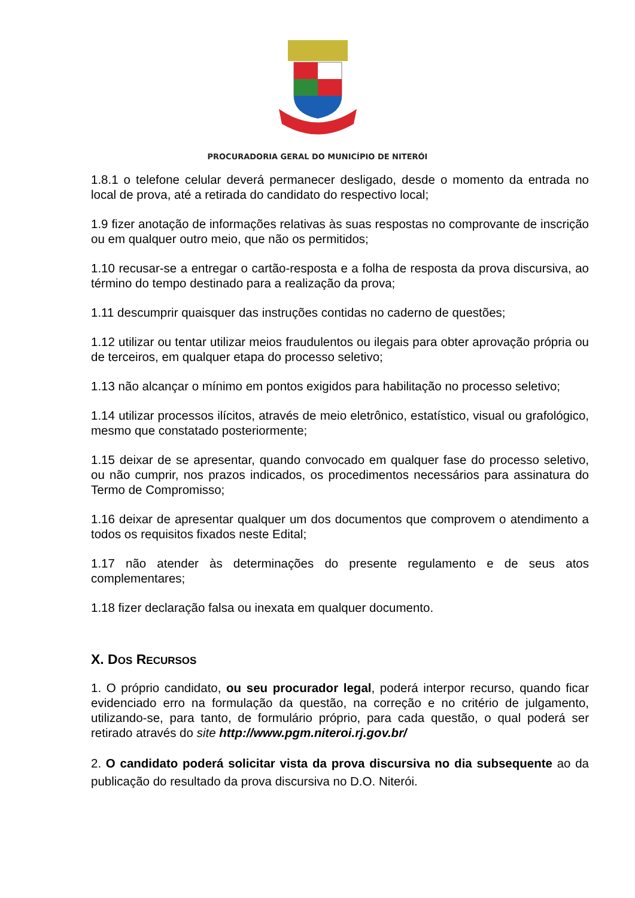PROCURADORIA GERAL DO MUNICÍPIO DE NITERÓI
1.8.1 o telefone celular deverá permanecer desligado, desde o momento da entrada no local de prova, até a retirada do candidato do respectivo local;
1.9 fizer anotação de informações relativas às suas respostas no comprovante de inscrição ou em qualquer outro meio, que não os permitidos;
1.10 recusar-se a entregar o cartão-resposta e a folha de resposta da prova discursiva, ao término do tempo destinado para a realização da prova;
1.11 descumprir quaisquer das instruções contidas no caderno de questões;
1.12 utilizar ou tentar utilizar meios fraudulentos ou ilegais para obter aprovação própria ou de terceiros, em qualquer etapa do processo seletivo;
1.13 não alcançar o mínimo em pontos exigidos para habilitação no processo seletivo;
1.14 utilizar processos ilícitos, através de meio eletrônico, estatístico, visual ou grafológico, mesmo que constatado posteriormente;
1.15 deixar de se apresentar, quando convocado em qualquer fase do processo seletivo, ou não cumprir, nos prazos indicados, os procedimentos necessários para assinatura do Termo de Compromisso;
1.16 deixar de apresentar qualquer um dos documentos que comprovem o atendimento a todos os requisitos fixados neste Edital;
1.17 não atender às determinações do presente regulamento e de seus atos complementares;
1.18 fizer declaração falsa ou inexata em qualquer documento.
X. DOS RECURSOS
1. O próprio candidato, ou seu procurador legal, poderá interpor recurso, quando ficar evidenciado erro na formulação da questão, na correção e no critério de julgamento, utilizando-se, para tanto, de formulário próprio, para cada questão, o qual poderá ser retirado através do site http://www.pgm.niteroi.rj.gov.br/
2. O candidato poderá solicitar vista da prova discursiva no dia subsequente ao da publicação do resultado da prova discursiva no D.O. Niterói.